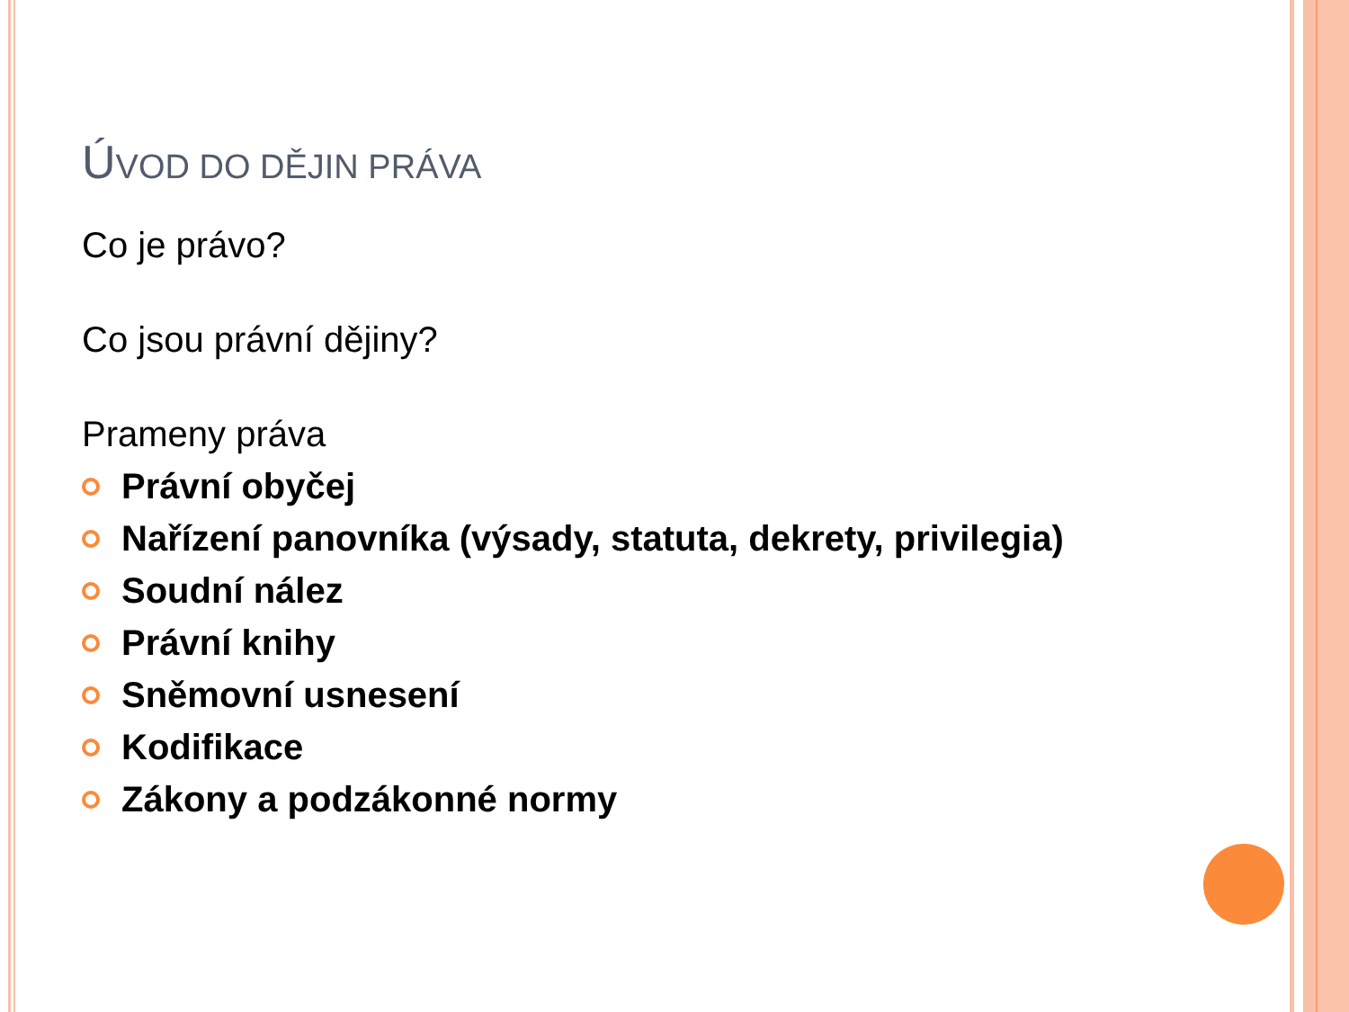ÚVOD DO DĚJIN PRÁVA
Co je právo?
Co jsou právní dějiny?
Prameny práva
Právní obyčej
Nařízení panovníka (výsady, statuta, dekrety, privilegia)
Soudní nález
Právní knihy
Sněmovní usnesení
Kodifikace
Zákony a podzákonné normy